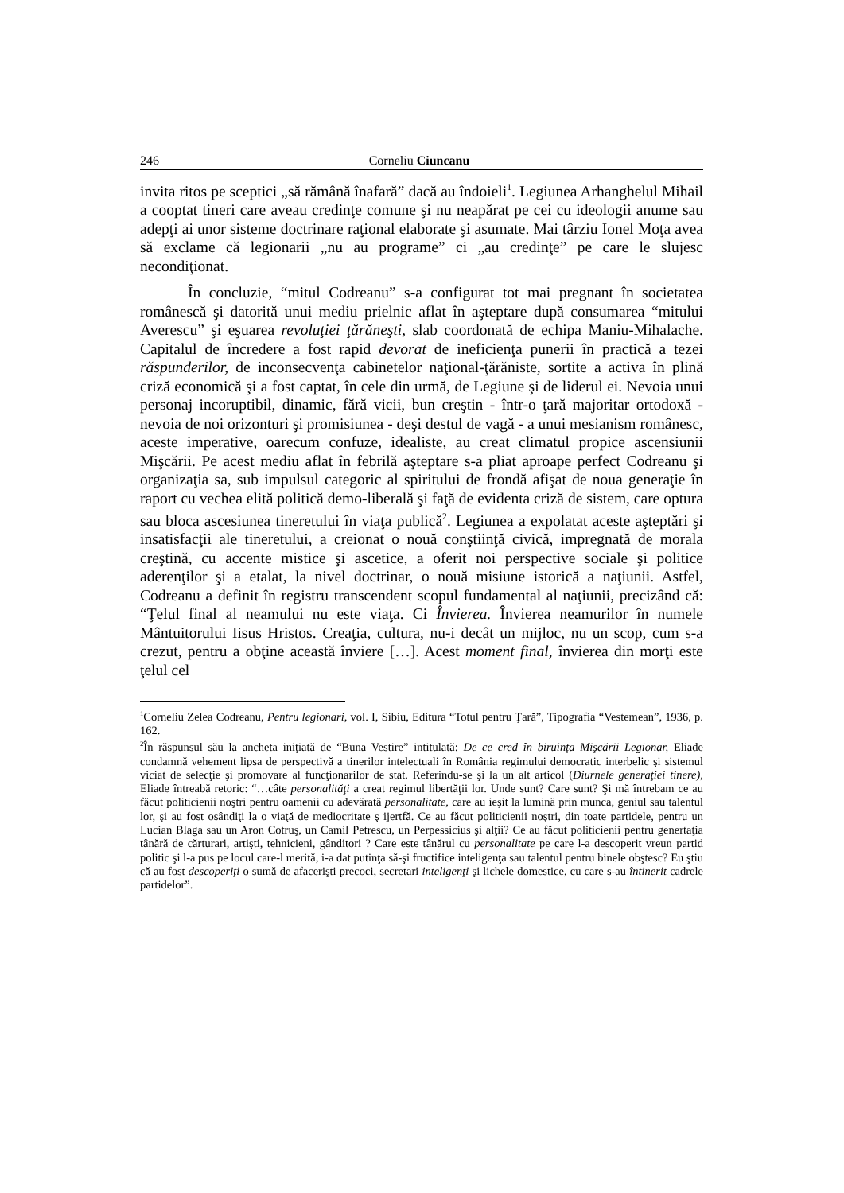246 Corneliu Ciuncanu
invita ritos pe sceptici „să rămână înafară” dacă au îndoieli<sup>1</sup>. Legiunea Arhanghelul Mihail a cooptat tineri care aveau credinţe comune şi nu neapărat pe cei cu ideologii anume sau adepţi ai unor sisteme doctrinare raţional elaborate şi asumate. Mai târziu Ionel Moţa avea să exclame că legionarii „nu au programe” ci „au credinţe” pe care le slujesc necondiţionat.
În concluzie, “mitul Codreanu” s-a configurat tot mai pregnant în societatea românescă şi datorită unui mediu prielnic aflat în aşteptare după consumarea “mitului Averescu” şi eşuarea revoluţiei ţărăneşti, slab coordonată de echipa Maniu-Mihalache. Capitalul de încredere a fost rapid devorat de ineficienţa punerii în practică a tezei răspunderilor, de inconsecvenţa cabinetelor naţional-ţărăniste, sortite a activa în plină criză economică şi a fost captat, în cele din urmă, de Legiune şi de liderul ei. Nevoia unui personaj incoruptibil, dinamic, fără vicii, bun creştin - într-o ţară majoritar ortodoxă - nevoia de noi orizonturi şi promisiunea - deşi destul de vagă - a unui mesianism românesc, aceste imperative, oarecum confuze, idealiste, au creat climatul propice ascensiunii Mişcării. Pe acest mediu aflat în febrilă aşteptare s-a pliat aproape perfect Codreanu şi organizaţia sa, sub impulsul categoric al spiritului de frondă afişat de noua generaţie în raport cu vechea elită politică demo-liberală şi faţă de evidenta criză de sistem, care optura sau bloca ascesiunea tineretului în viaţa publică<sup>2</sup>. Legiunea a expolatat aceste aşteptări şi insatisfacţii ale tineretului, a creionat o nouă conştiinţă civică, impregnată de morala creştină, cu accente mistice şi ascetice, a oferit noi perspective sociale şi politice aderenţilor şi a etalat, la nivel doctrinar, o nouă misiune istorică a naţiunii. Astfel, Codreanu a definit în registru transcendent scopul fundamental al naţiunii, precizând că: “Ţelul final al neamului nu este viaţa. Ci Învierea. Învierea neamurilor în numele Mântuitorului Iisus Hristos. Creaţia, cultura, nu-i decât un mijloc, nu un scop, cum s-a crezut, pentru a obţine această înviere […]. Acest moment final, învierea din morţi este ţelul cel
<sup>1</sup> Corneliu Zelea Codreanu, Pentru legionari, vol. I, Sibiu, Editura “Totul pentru Ţară”, Tipografia “Vestemean”, 1936, p. 162.
<sup>2</sup> În răspunsul său la ancheta iniţiată de “Buna Vestire” intitulată: De ce cred în biruinţa Mişcării Legionar, Eliade condamnă vehement lipsa de perspectivă a tinerilor intelectuali în România regimului democratic interbelic şi sistemul viciat de selecţie şi promovare al funcţionarilor de stat. Referindu-se şi la un alt articol (Diurnele generaţiei tinere), Eliade întreabă retoric: “…câte personalităţi a creat regimul libertăţii lor. Unde sunt? Care sunt? Şi mă întrebam ce au făcut politicienii noştri pentru oamenii cu adevărată personalitate, care au ieşit la lumină prin munca, geniul sau talentul lor, şi au fost osândiţi la o viaţă de mediocritate ş ijertfă. Ce au făcut politicienii noştri, din toate partidele, pentru un Lucian Blaga sau un Aron Cotruş, un Camil Petrescu, un Perpessicius şi alţii? Ce au făcut politicienii pentru genertaţia tânără de cărturari, artişti, tehnicieni, gânditori ? Care este tânărul cu personalitate pe care l-a descoperit vreun partid politic şi l-a pus pe locul care-l merită, i-a dat putinţa să-şi fructifice inteligenţa sau talentul pentru binele obştesc? Eu ştiu că au fost descoperiţi o sumă de afacerişti precoci, secretari inteligenţi şi lichele domestice, cu care s-au întinerit cadrele partidelor”.